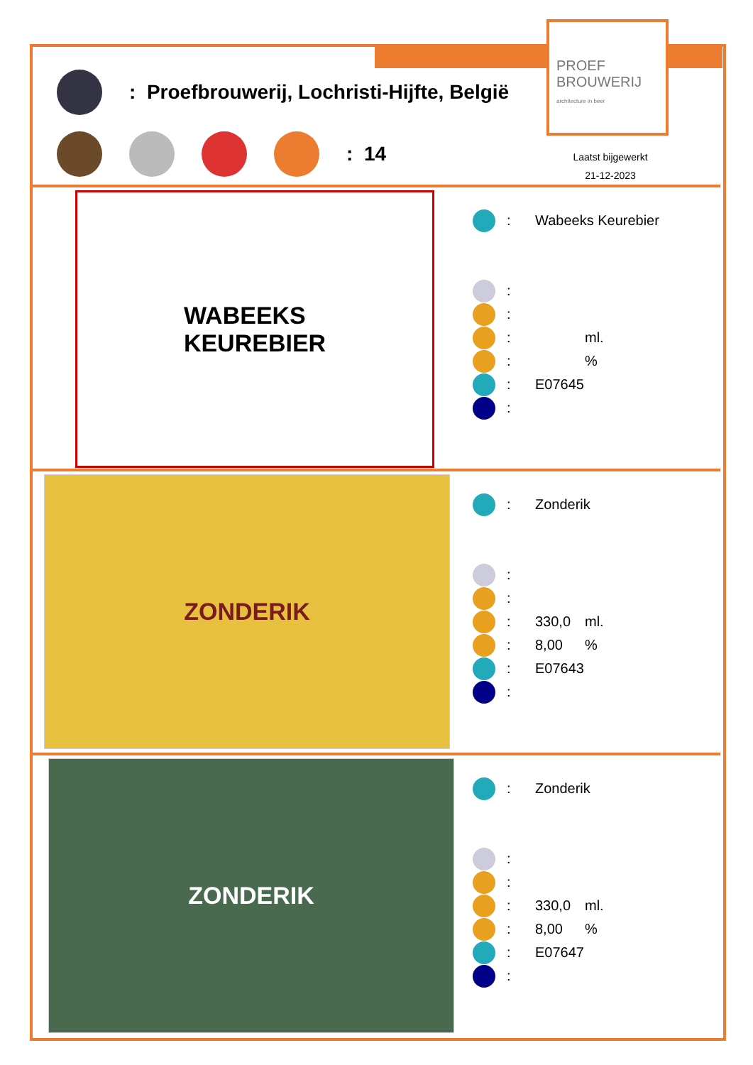PROEF
BROUWERIJ
architecture in beer
: Proefbrouwerij, Lochristi-Hijfte, België
: 14
Laatst bijgewerkt
21-12-2023
WABEEKS
KEUREBIER
: Wabeeks Keurebier
:
:
: ml.
: %
: E07645
:
ZONDERIK
: Zonderik
:
:
: 330,0 ml.
: 8,00%
: E07643
:
ZONDERIK
: Zonderik
:
:
: 330,0 ml.
: 8,00%
: E07647
: